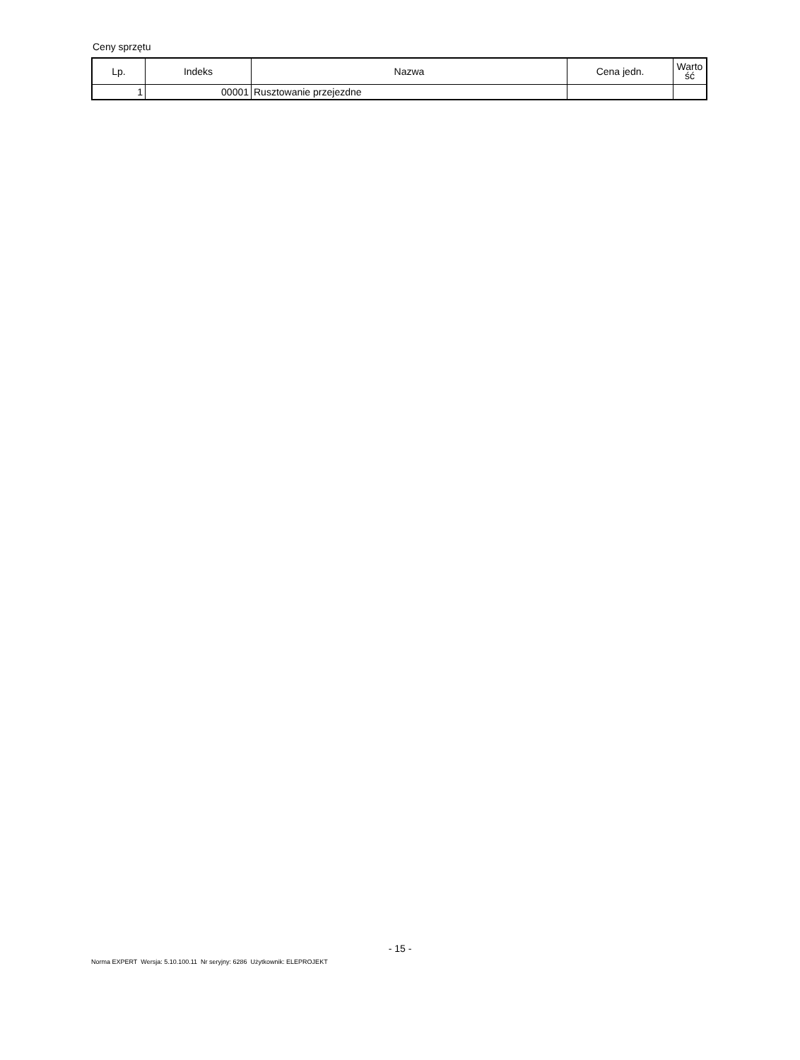Ceny sprzętu
| Lp. | Indeks | Nazwa | Cena jedn. | Warto ść |
| --- | --- | --- | --- | --- |
| 1 | 00001 | Rusztowanie przejezdne | | |
- 15 -
Norma EXPERT Wersja: 5.10.100.11 Nr seryjny: 6286 Użytkownik: ELEPROJEKT